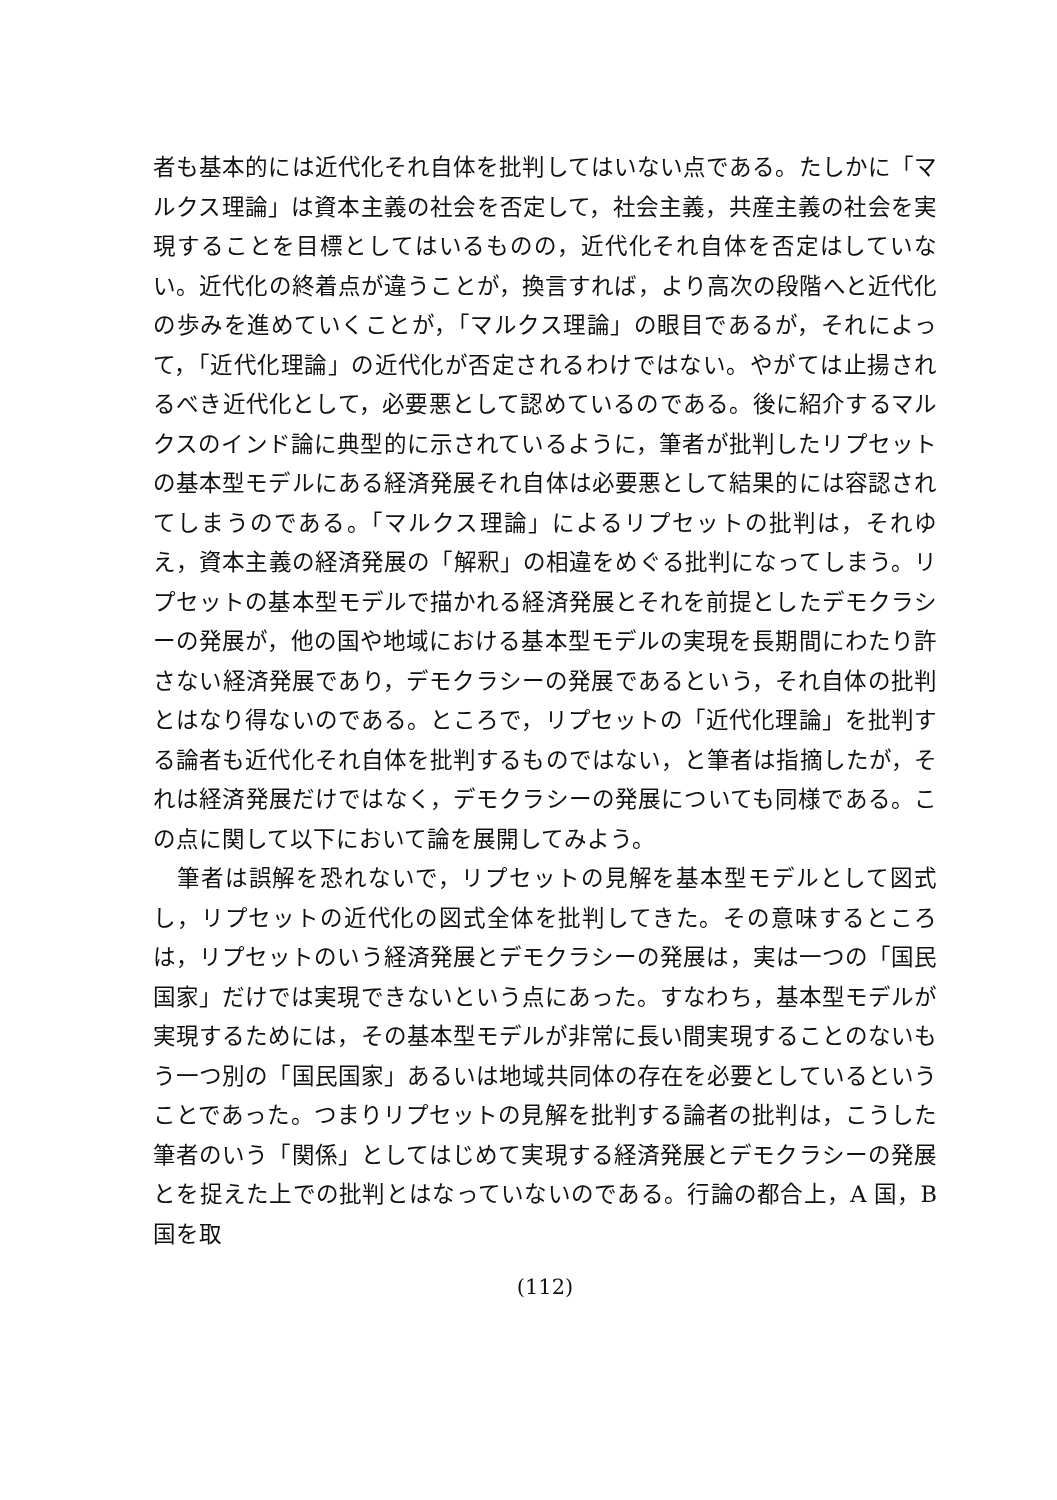者も基本的には近代化それ自体を批判してはいない点である。たしかに「マルクス理論」は資本主義の社会を否定して，社会主義，共産主義の社会を実現することを目標としてはいるものの，近代化それ自体を否定はしていない。近代化の終着点が違うことが，換言すれば，より高次の段階へと近代化の歩みを進めていくことが，「マルクス理論」の眼目であるが，それによって，「近代化理論」の近代化が否定されるわけではない。やがては止揚されるべき近代化として，必要悪として認めているのである。後に紹介するマルクスのインド論に典型的に示されているように，筆者が批判したリプセットの基本型モデルにある経済発展それ自体は必要悪として結果的には容認されてしまうのである。「マルクス理論」によるリプセットの批判は，それゆえ，資本主義の経済発展の「解釈」の相違をめぐる批判になってしまう。リプセットの基本型モデルで描かれる経済発展とそれを前提としたデモクラシーの発展が，他の国や地域における基本型モデルの実現を長期間にわたり許さない経済発展であり，デモクラシーの発展であるという，それ自体の批判とはなり得ないのである。ところで，リプセットの「近代化理論」を批判する論者も近代化それ自体を批判するものではない，と筆者は指摘したが，それは経済発展だけではなく，デモクラシーの発展についても同様である。この点に関して以下において論を展開してみよう。
　筆者は誤解を恐れないで，リプセットの見解を基本型モデルとして図式し，リプセットの近代化の図式全体を批判してきた。その意味するところは，リプセットのいう経済発展とデモクラシーの発展は，実は一つの「国民国家」だけでは実現できないという点にあった。すなわち，基本型モデルが実現するためには，その基本型モデルが非常に長い間実現することのないもう一つ別の「国民国家」あるいは地域共同体の存在を必要としているということであった。つまりリプセットの見解を批判する論者の批判は，こうした筆者のいう「関係」としてはじめて実現する経済発展とデモクラシーの発展とを捉えた上での批判とはなっていないのである。行論の都合上，A 国，B 国を取
(112)